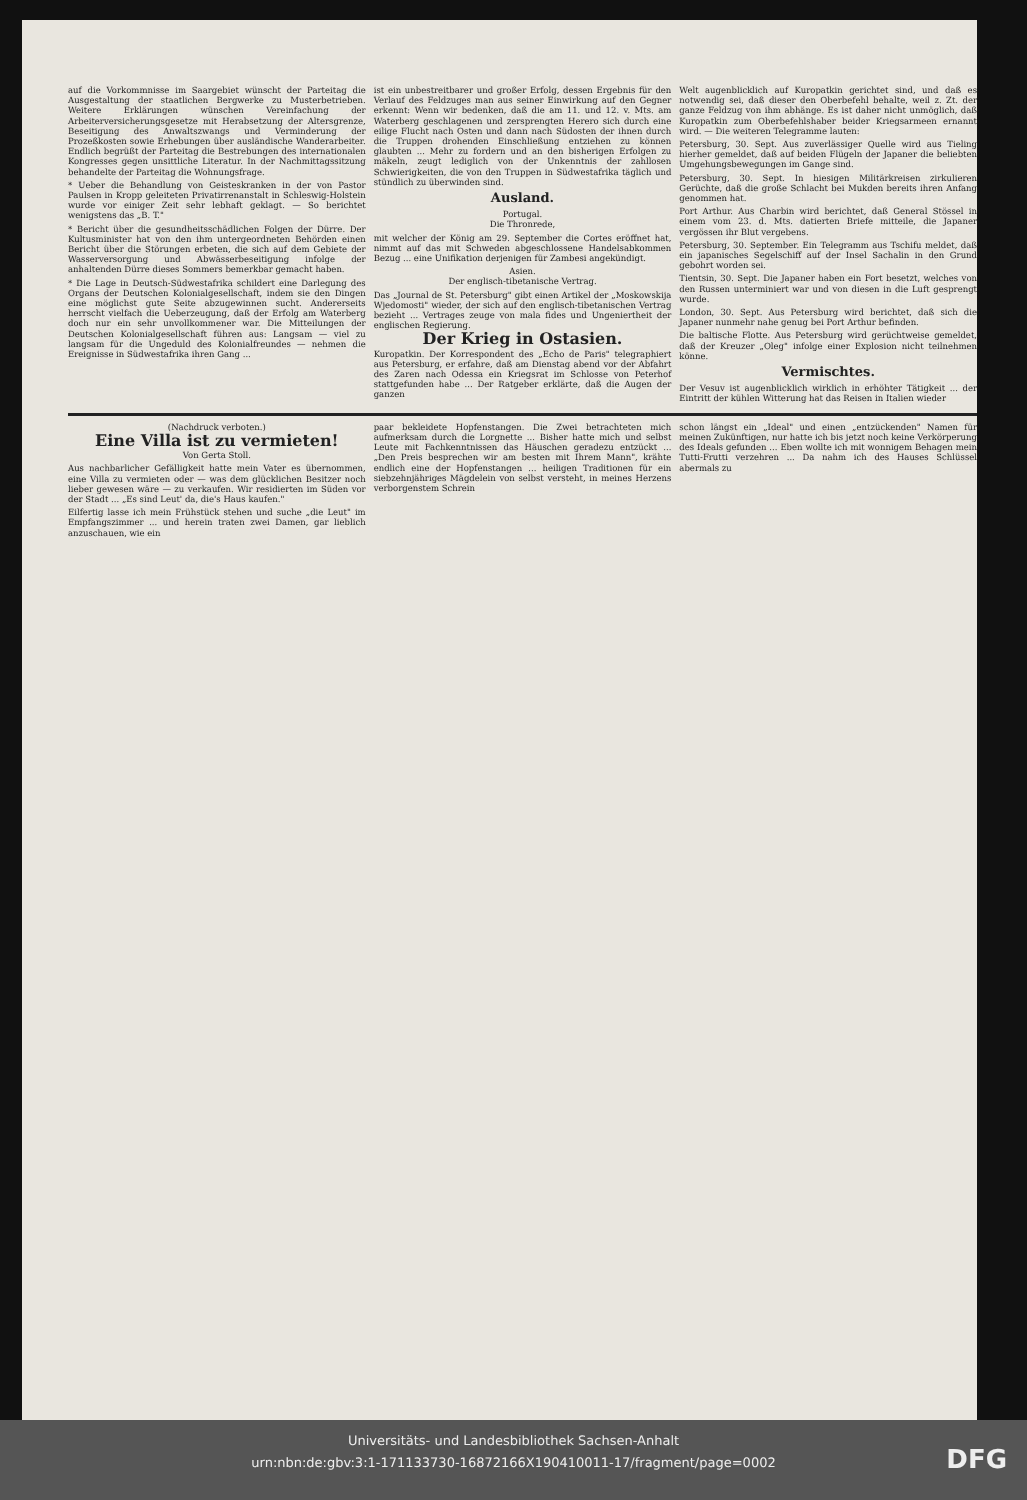auf die Vorkommnisse im Saargebiet wünscht der Parteitag die Ausgestaltung der staatlichen Bergwerke zu Musterbetrieben. Weitere Erklärungen wünschen Vereinfachung der Arbeiterversicherungsgesetze mit Herabsetzung der Altersgrenze, Beseitigung des Anwaltszwangs und Verminderung der Prozeßkosten sowie Erhebungen über ausländische Wanderarbeiter. Endlich begrüßt der Parteitag die Bestrebungen des internationalen Kongresses gegen unsittliche Literatur. In der Nachmittagssitzung behandelte der Parteitag die Wohnungsfrage.
* Ueber die Behandlung von Geisteskranken in der von Pastor Paulsen in Kropp geleiteten Privatirrenanstalt in Schleswig-Holstein wurde vor einiger Zeit sehr lebhaft geklagt. — So berichtet wenigstens das „B. T."
* Bericht über die gesundheitsschädlichen Folgen der Dürre. Der Kultusminister hat von den ihm untergeordneten Behörden einen Bericht über die Störungen erbeten, die sich auf dem Gebiete der Wasserversorgung und Abwässerbeseitigung infolge der anhaltenden Dürre dieses Sommers bemerkbar gemacht haben.
* Die Lage in Deutsch-Südwestafrika schildert eine Darlegung des Organs der Deutschen Kolonialgesellschaft, indem sie den Dingen eine möglichst gute Seite abzugewinnen sucht. Andererseits herrscht vielfach die Ueberzeugung, daß der Erfolg am Waterberg doch nur ein sehr unvollkommener war. Die Mitteilungen der Deutschen Kolonialgesellschaft führen aus: Langsam — viel zu langsam für die Ungeduld des Kolonialfreundes — nehmen die Ereignisse in Südwestafrika ihren Gang ...
ist ein unbestreitbarer und großer Erfolg, dessen Ergebnis für den Verlauf des Feldzuges man aus seiner Einwirkung auf den Gegner erkennt: Wenn wir bedenken, daß die am 11. und 12. v. Mts. am Waterberg geschlagenen und zersprengten Herero sich durch eine eilige Flucht nach Osten und dann nach Südosten der ihnen durch die Truppen drohenden Einschließung entziehen zu können glaubten ... Mehr zu fordern und an den bisherigen Erfolgen zu mäkeln, zeugt lediglich von der Unkenntnis der zahllosen Schwierigkeiten, die von den Truppen in Südwestafrika täglich und stündlich zu überwinden sind.
Ausland.
Portugal.
Die Thronrede,
mit welcher der König am 29. September die Cortes eröffnet hat, nimmt auf das mit Schweden abgeschlossene Handelsabkommen Bezug ... eine Unifikation derjenigen für Zambesi angekündigt.
Asien.
Der englisch-tibetanische Vertrag.
Das „Journal de St. Petersburg" gibt einen Artikel der „Moskowskija Wjedomosti" wieder, der sich auf den englisch-tibetanischen Vertrag bezieht ... Vertrages zeuge von mala fides und Ungeniertheit der englischen Regierung.
Der Krieg in Ostasien.
Kuropatkin. Der Korrespondent des „Echo de Paris" telegraphiert aus Petersburg, er erfahre, daß am Dienstag abend vor der Abfahrt des Zaren nach Odessa ein Kriegsrat im Schlosse von Peterhof stattgefunden habe ... Der Ratgeber erklärte, daß die Augen der ganzen
Welt augenblicklich auf Kuropatkin gerichtet sind, und daß es notwendig sei, daß dieser den Oberbefehl behalte, weil z. Zt. der ganze Feldzug von ihm abhänge. Es ist daher nicht unmöglich, daß Kuropatkin zum Oberbefehlshaber beider Kriegsarmeen ernannt wird. — Die weiteren Telegramme lauten:
Petersburg, 30. Sept. Aus zuverlässiger Quelle wird aus Tieling hierher gemeldet, daß auf beiden Flügeln der Japaner die beliebten Umgehungsbewegungen im Gange sind.
Petersburg, 30. Sept. In hiesigen Militärkreisen zirkulieren Gerüchte, daß die große Schlacht bei Mukden bereits ihren Anfang genommen hat.
Port Arthur. Aus Charbin wird berichtet, daß General Stössel in einem vom 23. d. Mts. datierten Briefe mitteile, die Japaner vergössen ihr Blut vergebens.
Petersburg, 30. September. Ein Telegramm aus Tschifu meldet, daß ein japanisches Segelschiff auf der Insel Sachalin in den Grund gebohrt worden sei.
Tientsin, 30. Sept. Die Japaner haben ein Fort besetzt, welches von den Russen unterminiert war und von diesen in die Luft gesprengt wurde.
London, 30. Sept. Aus Petersburg wird berichtet, daß sich die Japaner nunmehr nahe genug bei Port Arthur befinden.
Die baltische Flotte. Aus Petersburg wird gerüchtweise gemeldet, daß der Kreuzer „Oleg" infolge einer Explosion nicht teilnehmen könne.
Vermischtes.
Der Vesuv ist augenblicklich wirklich in erhöhter Tätigkeit ... der Eintritt der kühlen Witterung hat das Reisen in Italien wieder
(Nachdruck verboten.)
Eine Villa ist zu vermieten!
Von Gerta Stoll.
Aus nachbarlicher Gefälligkeit hatte mein Vater es übernommen, eine Villa zu vermieten oder — was dem glücklichen Besitzer noch lieber gewesen wäre — zu verkaufen. Wir residierten im Süden vor der Stadt ... „Es sind Leut' da, die's Haus kaufen."
Eilfertig lasse ich mein Frühstück stehen und suche „die Leut" im Empfangszimmer ... und herein traten zwei Damen, gar lieblich anzuschauen, wie ein
paar bekleidete Hopfenstangen. Die Zwei betrachteten mich aufmerksam durch die Lorgnette ... Bisher hatte mich und selbst Leute mit Fachkenntnissen das Häuschen geradezu entzückt ... „Den Preis besprechen wir am besten mit Ihrem Mann", krähte endlich eine der Hopfenstangen ... heiligen Traditionen für ein siebzehnjähriges Mägdelein von selbst versteht, in meines Herzens verborgenstem Schrein
schon längst ein „Ideal" und einen „entzückenden" Namen für meinen Zukünftigen, nur hatte ich bis jetzt noch keine Verkörperung des Ideals gefunden ... Eben wollte ich mit wonnigem Behagen mein Tutti-Frutti verzehren ... Da nahm ich des Hauses Schlüssel abermals zu
Universitäts- und Landesbibliothek Sachsen-Anhalt
urn:nbn:de:gbv:3:1-171133730-16872166X190410011-17/fragment/page=0002
DFG